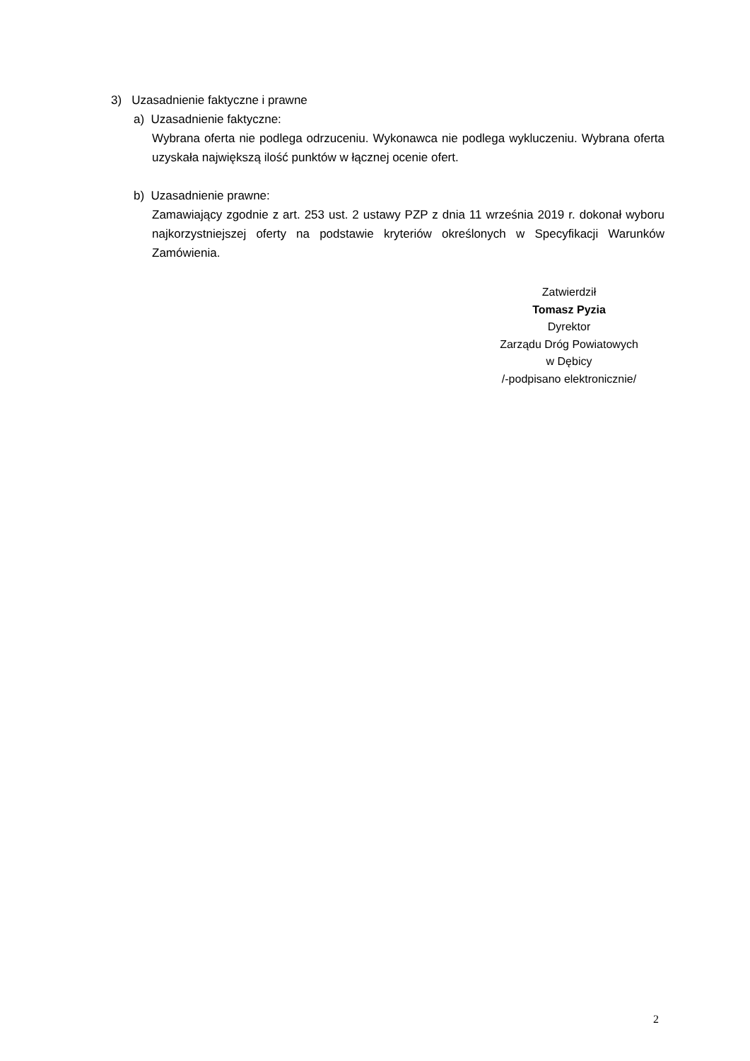3) Uzasadnienie faktyczne i prawne
a) Uzasadnienie faktyczne:
Wybrana oferta nie podlega odrzuceniu. Wykonawca nie podlega wykluczeniu. Wybrana oferta uzyskała największą ilość punktów w łącznej ocenie ofert.
b) Uzasadnienie prawne:
Zamawiający zgodnie z art. 253 ust. 2 ustawy PZP z dnia 11 września 2019 r. dokonał wyboru najkorzystniejszej oferty na podstawie kryteriów określonych w Specyfikacji Warunków Zamówienia.
Zatwierdził
Tomasz Pyzia
Dyrektor
Zarządu Dróg Powiatowych
w Dębicy
/-podpisano elektronicznie/
2